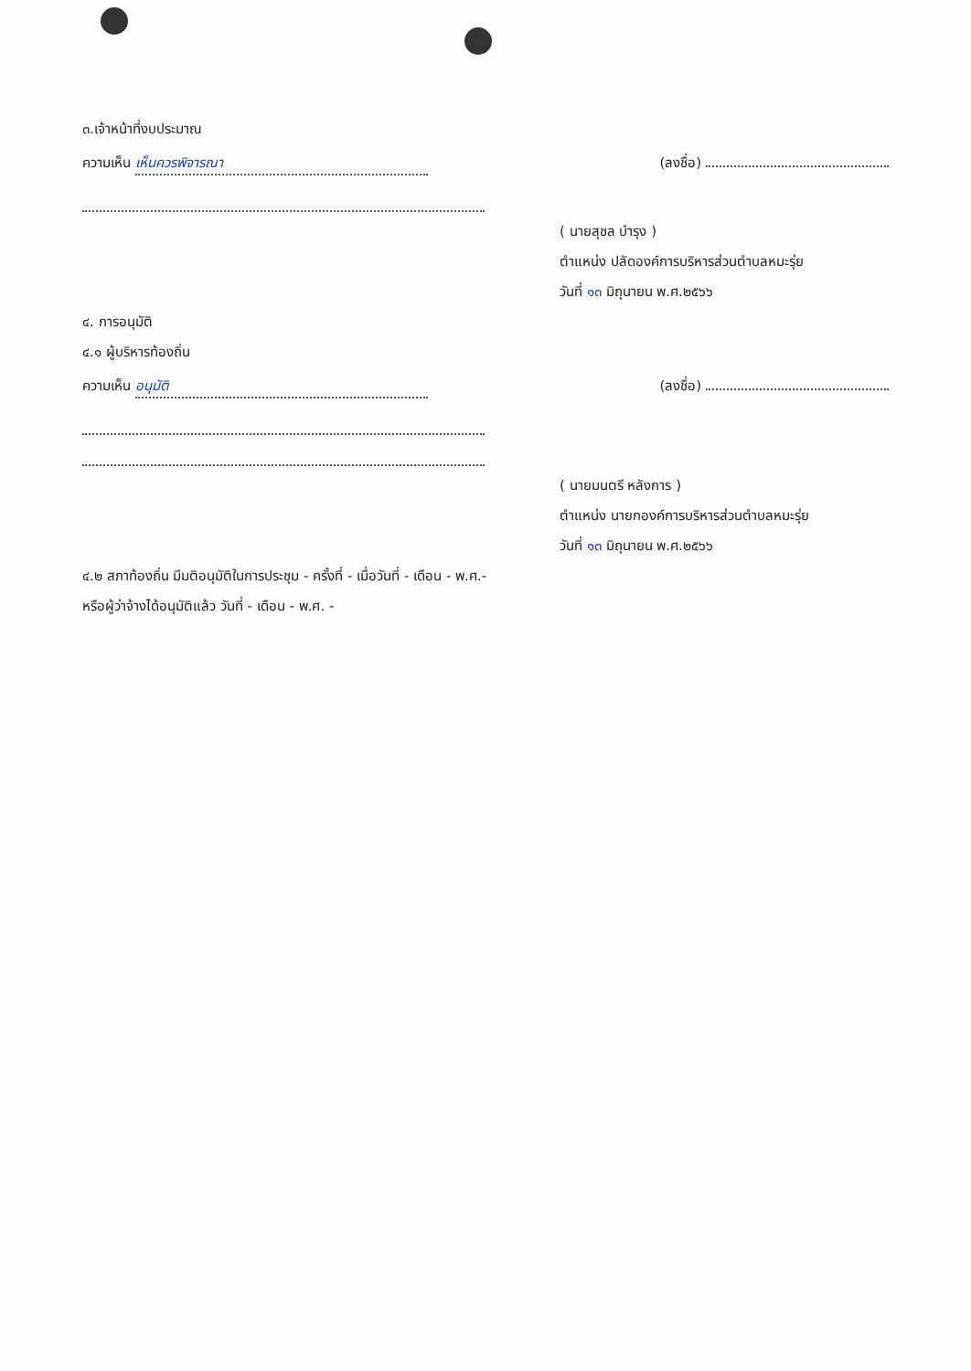๓.เจ้าหน้าที่งบประมาณ
ความเห็น เห็นควรพิจารณา (ลงชื่อ)
( นายสุชล บำรุง )
ตำแหน่ง ปลัดองค์การบริหารส่วนตำบลหมะรุ่ย
วันที่ ๑๓ มิถุนายน พ.ศ.๒๕๖๖
๔. การอนุมัติ
๔.๑ ผู้บริหารท้องถิ่น
ความเห็น อนุมัติ (ลงชื่อ)
( นายมนตรี หลังการ )
ตำแหน่ง นายกองค์การบริหารส่วนตำบลหมะรุ่ย
วันที่ ๑๓ มิถุนายน พ.ศ.๒๕๖๖
๔.๒ สภาท้องถิ่น มีมติอนุมัติในการประชุม - ครั้งที่ - เมื่อวันที่ - เดือน - พ.ศ.-
หรือผู้ว่าจ้างได้อนุมัติแล้ว วันที่ - เดือน - พ.ศ. -